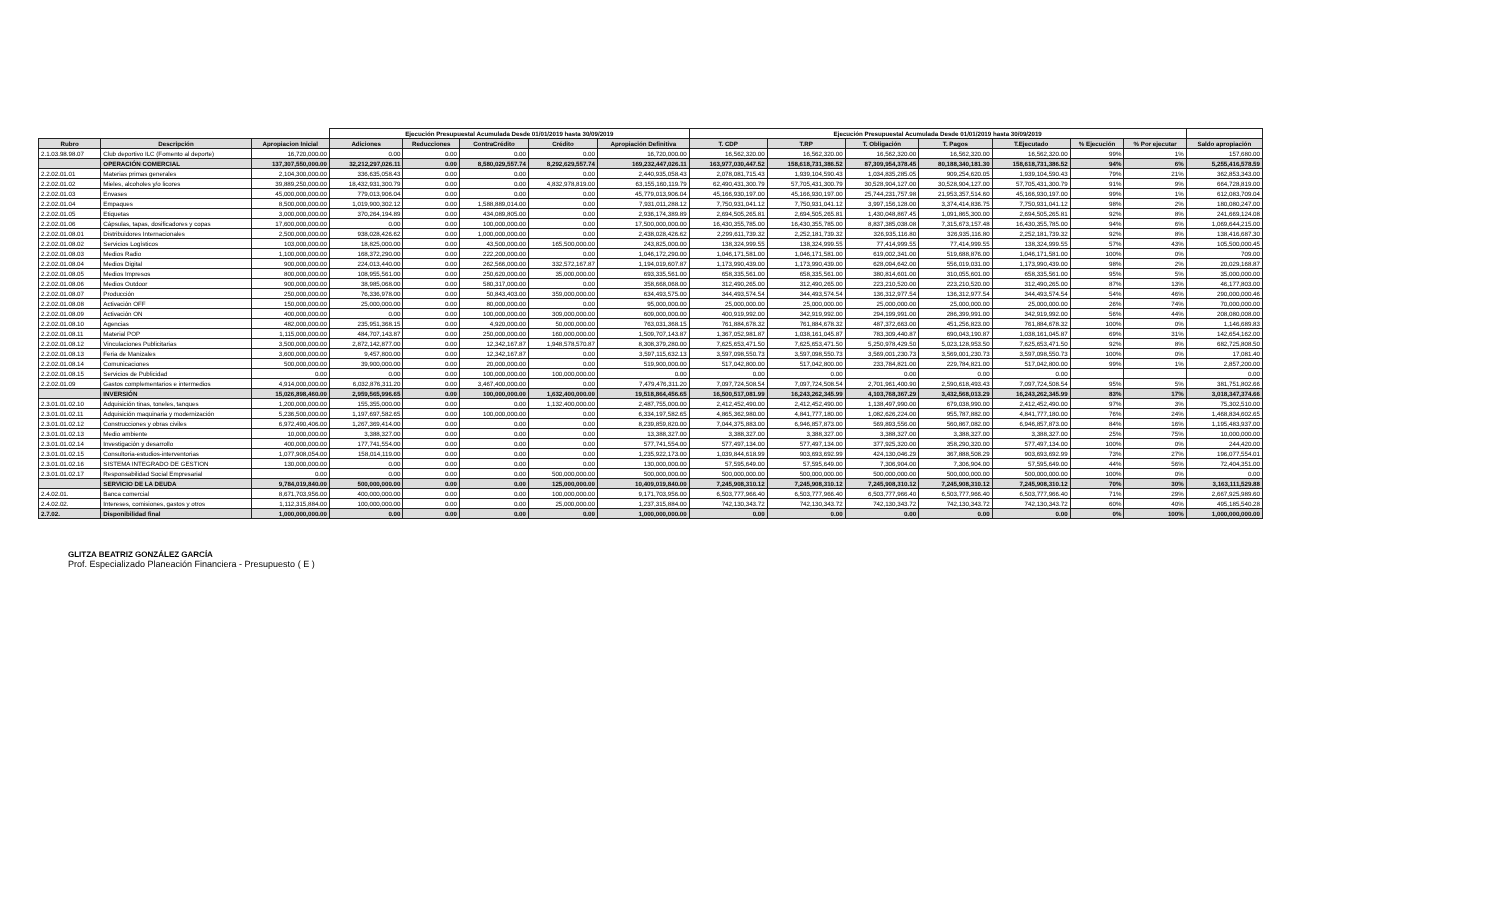| | | | Ejecución Presupuestal Acumulada Desde 01/01/2019 hasta 30/09/2019 | | | | | Ejecución Presupuestal Acumulada Desde 01/01/2019 hasta 30/09/2019 | | | | | | | |
| --- | --- | --- | --- | --- | --- | --- | --- | --- | --- | --- | --- | --- | --- | --- | --- |
| Rubro | Descripción | Apropiacion Inicial | Adiciones | Reducciones | ContraCrédito | Crédito | Apropiación Definitiva | T. CDP | T.RP | T. Obligación | T. Pagos | T.Ejecutado | % Ejecución | % Por ejecutar | Saldo apropiación |
| 2.1.03.98.98.07 | Club deportivo ILC (Fomento al deporte) | 16,720,000.00 | 0.00 | 0.00 | 0.00 | 0.00 | 16,720,000.00 | 16,562,320.00 | 16,562,320.00 | 16,562,320.00 | 16,562,320.00 | 16,562,320.00 | 99% | 1% | 157,680.00 |
| | OPERACIÓN COMERCIAL | 137,307,550,000.00 | 32,212,297,026.11 | 0.00 | 8,580,029,557.74 | 8,292,629,557.74 | 169,232,447,026.11 | 163,977,030,447.52 | 158,618,731,386.52 | 87,309,954,378.45 | 80,188,340,181.30 | 158,618,731,386.52 | 94% | 6% | 5,255,416,578.59 |
| 2.2.02.01.01 | Materias primas generales | 2,104,300,000.00 | 336,635,058.43 | 0.00 | 0.00 | 0.00 | 2,440,935,058.43 | 2,078,081,715.43 | 1,939,104,590.43 | 1,034,835,285.05 | 909,254,620.05 | 1,939,104,590.43 | 79% | 21% | 362,853,343.00 |
| 2.2.02.01.02 | Mieles, alcoholes y/o licores | 39,889,250,000.00 | 18,432,931,300.79 | 0.00 | 0.00 | 4,832,978,819.00 | 63,155,160,119.79 | 62,490,431,300.79 | 57,705,431,300.79 | 30,528,904,127.00 | 30,528,904,127.00 | 57,705,431,300.79 | 91% | 9% | 664,728,819.00 |
| 2.2.02.01.03 | Envases | 45,000,000,000.00 | 779,013,906.04 | 0.00 | 0.00 | 0.00 | 45,779,013,906.04 | 45,166,930,197.00 | 45,166,930,197.00 | 25,744,231,757.98 | 21,953,357,514.60 | 45,166,930,197.00 | 99% | 1% | 612,083,709.04 |
| 2.2.02.01.04 | Empaques | 8,500,000,000.00 | 1,019,900,302.12 | 0.00 | 1,588,889,014.00 | 0.00 | 7,931,011,288.12 | 7,750,931,041.12 | 7,750,931,041.12 | 3,997,156,128.00 | 3,374,414,836.75 | 7,750,931,041.12 | 98% | 2% | 180,080,247.00 |
| 2.2.02.01.05 | Etiquetas | 3,000,000,000.00 | 370,264,194.89 | 0.00 | 434,089,805.00 | 0.00 | 2,936,174,389.89 | 2,694,505,265.81 | 2,694,505,265.81 | 1,430,048,867.45 | 1,091,865,300.00 | 2,694,505,265.81 | 92% | 8% | 241,669,124.08 |
| 2.2.02.01.06 | Cápsulas, tapas, dosificadores y copas | 17,600,000,000.00 | 0.00 | 0.00 | 100,000,000.00 | 0.00 | 17,500,000,000.00 | 16,430,355,785.00 | 16,430,355,785.00 | 8,837,385,038.08 | 7,315,673,157.48 | 16,430,355,785.00 | 94% | 6% | 1,069,644,215.00 |
| 2.2.02.01.08.01 | Distribuidores Internacionales | 2,500,000,000.00 | 938,028,426.62 | 0.00 | 1,000,000,000.00 | 0.00 | 2,438,028,426.62 | 2,299,611,739.32 | 2,252,181,739.32 | 326,935,116.80 | 326,935,116.80 | 2,252,181,739.32 | 92% | 8% | 138,416,687.30 |
| 2.2.02.01.08.02 | Servicios Logísticos | 103,000,000.00 | 18,825,000.00 | 0.00 | 43,500,000.00 | 165,500,000.00 | 243,825,000.00 | 138,324,999.55 | 138,324,999.55 | 77,414,999.55 | 77,414,999.55 | 138,324,999.55 | 57% | 43% | 105,500,000.45 |
| 2.2.02.01.08.03 | Medios Radio | 1,100,000,000.00 | 168,372,290.00 | 0.00 | 222,200,000.00 | 0.00 | 1,046,172,290.00 | 1,046,171,581.00 | 1,046,171,581.00 | 619,002,341.00 | 519,688,876.00 | 1,046,171,581.00 | 100% | 0% | 709.00 |
| 2.2.02.01.08.04 | Medios Digital | 900,000,000.00 | 224,013,440.00 | 0.00 | 262,566,000.00 | 332,572,167.87 | 1,194,019,607.87 | 1,173,990,439.00 | 1,173,990,439.00 | 628,094,642.00 | 556,019,031.00 | 1,173,990,439.00 | 98% | 2% | 20,029,168.87 |
| 2.2.02.01.08.05 | Medios Impresos | 800,000,000.00 | 108,955,561.00 | 0.00 | 250,620,000.00 | 35,000,000.00 | 693,335,561.00 | 658,335,561.00 | 658,335,561.00 | 380,814,601.00 | 310,055,601.00 | 658,335,561.00 | 95% | 5% | 35,000,000.00 |
| 2.2.02.01.08.06 | Medios Outdoor | 900,000,000.00 | 38,985,068.00 | 0.00 | 580,317,000.00 | 0.00 | 358,668,068.00 | 312,490,265.00 | 312,490,265.00 | 223,210,520.00 | 223,210,520.00 | 312,490,265.00 | 87% | 13% | 46,177,803.00 |
| 2.2.02.01.08.07 | Producción | 250,000,000.00 | 76,336,978.00 | 0.00 | 50,843,403.00 | 359,000,000.00 | 634,493,575.00 | 344,493,574.54 | 344,493,574.54 | 136,312,977.54 | 136,312,977.54 | 344,493,574.54 | 54% | 46% | 290,000,000.46 |
| 2.2.02.01.08.08 | Activación OFF | 150,000,000.00 | 25,000,000.00 | 0.00 | 80,000,000.00 | 0.00 | 95,000,000.00 | 25,000,000.00 | 25,000,000.00 | 25,000,000.00 | 25,000,000.00 | 25,000,000.00 | 26% | 74% | 70,000,000.00 |
| 2.2.02.01.08.09 | Activación ON | 400,000,000.00 | 0.00 | 0.00 | 100,000,000.00 | 309,000,000.00 | 609,000,000.00 | 400,919,992.00 | 342,919,992.00 | 294,199,991.00 | 286,399,991.00 | 342,919,992.00 | 56% | 44% | 208,080,008.00 |
| 2.2.02.01.08.10 | Agencias | 482,000,000.00 | 235,951,368.15 | 0.00 | 4,920,000.00 | 50,000,000.00 | 763,031,368.15 | 761,884,678.32 | 761,884,678.32 | 487,372,663.00 | 451,256,823.00 | 761,884,678.32 | 100% | 0% | 1,146,689.83 |
| 2.2.02.01.08.11 | Material POP | 1,115,000,000.00 | 484,707,143.87 | 0.00 | 250,000,000.00 | 160,000,000.00 | 1,509,707,143.87 | 1,367,052,981.87 | 1,038,161,045.87 | 783,309,440.87 | 690,043,190.87 | 1,038,161,045.87 | 69% | 31% | 142,654,162.00 |
| 2.2.02.01.08.12 | Vinculaciones Publicitarias | 3,500,000,000.00 | 2,872,142,877.00 | 0.00 | 12,342,167.87 | 1,948,578,570.87 | 8,308,379,280.00 | 7,625,653,471.50 | 7,625,653,471.50 | 5,250,978,429.50 | 5,023,128,953.50 | 7,625,653,471.50 | 92% | 8% | 682,725,808.50 |
| 2.2.02.01.08.13 | Feria de Manizales | 3,600,000,000.00 | 9,457,800.00 | 0.00 | 12,342,167.87 | 0.00 | 3,597,115,632.13 | 3,597,098,550.73 | 3,597,098,550.73 | 3,569,001,230.73 | 3,569,001,230.73 | 3,597,098,550.73 | 100% | 0% | 17,081.40 |
| 2.2.02.01.08.14 | Comunicaciones | 500,000,000.00 | 39,900,000.00 | 0.00 | 20,000,000.00 | 0.00 | 519,900,000.00 | 517,042,800.00 | 517,042,800.00 | 233,784,821.00 | 229,784,821.00 | 517,042,800.00 | 99% | 1% | 2,857,200.00 |
| 2.2.02.01.08.15 | Servicios de Publicidad | 0.00 | 0.00 | 0.00 | 100,000,000.00 | 100,000,000.00 | 0.00 | 0.00 | 0.00 | 0.00 | 0.00 | 0.00 | | | 0.00 |
| 2.2.02.01.09 | Gastos complementarios e intermedios | 4,914,000,000.00 | 6,032,876,311.20 | 0.00 | 3,467,400,000.00 | 0.00 | 7,479,476,311.20 | 7,097,724,508.54 | 7,097,724,508.54 | 2,701,961,400.90 | 2,590,618,493.43 | 7,097,724,508.54 | 95% | 5% | 381,751,802.66 |
| | INVERSIÓN | 15,026,898,460.00 | 2,959,565,996.65 | 0.00 | 100,000,000.00 | 1,632,400,000.00 | 19,518,864,456.65 | 16,500,517,081.99 | 16,243,262,345.99 | 4,103,768,367.29 | 3,432,568,013.29 | 16,243,262,345.99 | 83% | 17% | 3,018,347,374.66 |
| 2.3.01.01.02.10 | Adquisición tinas, toneles, tanques | 1,200,000,000.00 | 155,355,000.00 | 0.00 | 0.00 | 1,132,400,000.00 | 2,487,755,000.00 | 2,412,452,490.00 | 2,412,452,490.00 | 1,138,497,990.00 | 679,038,990.00 | 2,412,452,490.00 | 97% | 3% | 75,302,510.00 |
| 2.3.01.01.02.11 | Adquisición maquinaria y modernización | 5,236,500,000.00 | 1,197,697,582.65 | 0.00 | 100,000,000.00 | 0.00 | 6,334,197,582.65 | 4,865,362,980.00 | 4,841,777,180.00 | 1,082,626,224.00 | 955,787,882.00 | 4,841,777,180.00 | 76% | 24% | 1,468,834,602.65 |
| 2.3.01.01.02.12 | Construcciones y obras civiles | 6,972,490,406.00 | 1,267,369,414.00 | 0.00 | 0.00 | 0.00 | 8,239,859,820.00 | 7,044,375,883.00 | 6,946,857,873.00 | 569,893,556.00 | 560,867,082.00 | 6,946,857,873.00 | 84% | 16% | 1,195,483,937.00 |
| 2.3.01.01.02.13 | Medio ambiente | 10,000,000.00 | 3,388,327.00 | 0.00 | 0.00 | 0.00 | 13,388,327.00 | 3,388,327.00 | 3,388,327.00 | 3,388,327.00 | 3,388,327.00 | 3,388,327.00 | 25% | 75% | 10,000,000.00 |
| 2.3.01.01.02.14 | Investigación y desarrollo | 400,000,000.00 | 177,741,554.00 | 0.00 | 0.00 | 0.00 | 577,741,554.00 | 577,497,134.00 | 577,497,134.00 | 377,925,320.00 | 358,290,320.00 | 577,497,134.00 | 100% | 0% | 244,420.00 |
| 2.3.01.01.02.15 | Consultoria-estudios-interventorias | 1,077,908,054.00 | 158,014,119.00 | 0.00 | 0.00 | 0.00 | 1,235,922,173.00 | 1,039,844,618.99 | 903,693,692.99 | 424,130,046.29 | 367,888,508.29 | 903,693,692.99 | 73% | 27% | 196,077,554.01 |
| 2.3.01.01.02.16 | SISTEMA INTEGRADO DE GESTION | 130,000,000.00 | 0.00 | 0.00 | 0.00 | 0.00 | 130,000,000.00 | 57,595,649.00 | 57,595,649.00 | 7,306,904.00 | 7,306,904.00 | 57,595,649.00 | 44% | 56% | 72,404,351.00 |
| 2.3.01.01.02.17 | Responsabilidad Social Empresarial | 0.00 | 0.00 | 0.00 | 0.00 | 500,000,000.00 | 500,000,000.00 | 500,000,000.00 | 500,000,000.00 | 500,000,000.00 | 500,000,000.00 | 500,000,000.00 | 100% | 0% | 0.00 |
| | SERVICIO DE LA DEUDA | 9,784,019,840.00 | 500,000,000.00 | 0.00 | 0.00 | 125,000,000.00 | 10,409,019,840.00 | 7,245,908,310.12 | 7,245,908,310.12 | 7,245,908,310.12 | 7,245,908,310.12 | 7,245,908,310.12 | 70% | 30% | 3,163,111,529.88 |
| 2.4.02.01. | Banca comercial | 8,671,703,956.00 | 400,000,000.00 | 0.00 | 0.00 | 100,000,000.00 | 9,171,703,956.00 | 6,503,777,966.40 | 6,503,777,966.40 | 6,503,777,966.40 | 6,503,777,966.40 | 6,503,777,966.40 | 71% | 29% | 2,667,925,989.60 |
| 2.4.02.02. | Intereses, comisiones, gastos y otros | 1,112,315,884.00 | 100,000,000.00 | 0.00 | 0.00 | 25,000,000.00 | 1,237,315,884.00 | 742,130,343.72 | 742,130,343.72 | 742,130,343.72 | 742,130,343.72 | 742,130,343.72 | 60% | 40% | 495,185,540.28 |
| 2.7.02. | Disponibilidad final | 1,000,000,000.00 | 0.00 | 0.00 | 0.00 | 0.00 | 1,000,000,000.00 | 0.00 | 0.00 | 0.00 | 0.00 | 0.00 | 0% | 100% | 1,000,000,000.00 |
GLITZA BEATRIZ GONZÁLEZ GARCÍA
Prof. Especializado Planeación Financiera - Presupuesto ( E )